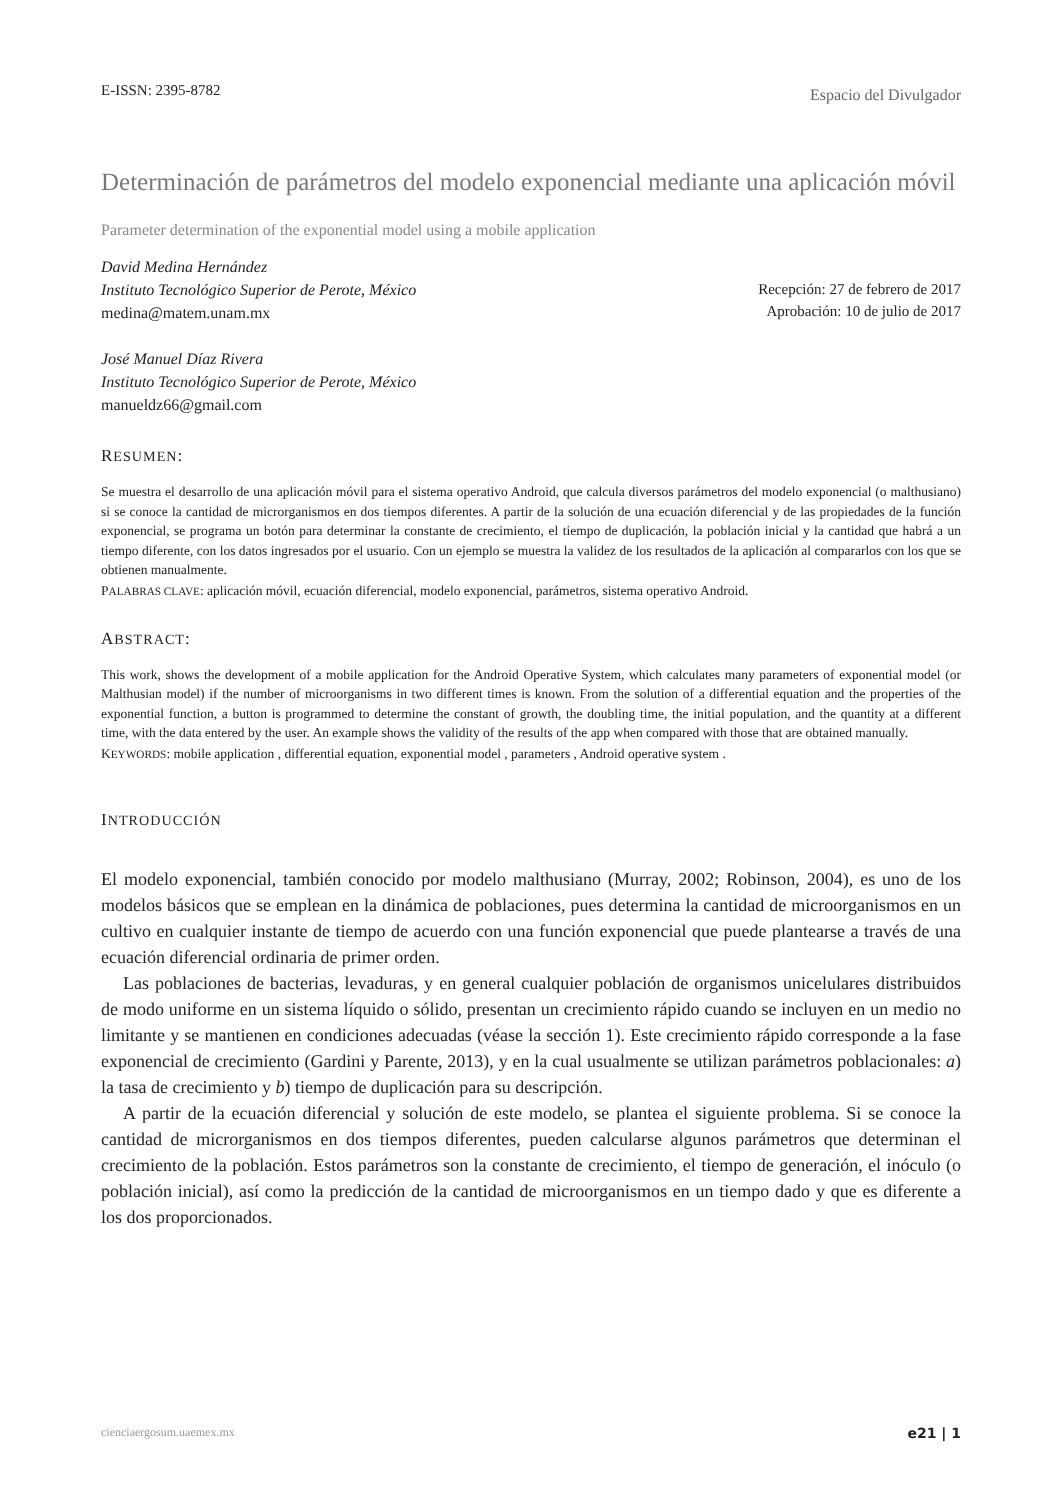E-ISSN: 2395-8782 Espacio del Divulgador
Determinación de parámetros del modelo exponencial mediante una aplicación móvil
Parameter determination of the exponential model using a mobile application
David Medina Hernández
Instituto Tecnológico Superior de Perote, México
medina@matem.unam.mx
José Manuel Díaz Rivera
Instituto Tecnológico Superior de Perote, México
manueldz66@gmail.com
Recepción: 27 de febrero de 2017
Aprobación: 10 de julio de 2017
RESUMEN:
Se muestra el desarrollo de una aplicación móvil para el sistema operativo Android, que calcula diversos parámetros del modelo exponencial (o malthusiano) si se conoce la cantidad de microrganismos en dos tiempos diferentes. A partir de la solución de una ecuación diferencial y de las propiedades de la función exponencial, se programa un botón para determinar la constante de crecimiento, el tiempo de duplicación, la población inicial y la cantidad que habrá a un tiempo diferente, con los datos ingresados por el usuario. Con un ejemplo se muestra la validez de los resultados de la aplicación al compararlos con los que se obtienen manualmente.
PALABRAS CLAVE: aplicación móvil, ecuación diferencial, modelo exponencial, parámetros, sistema operativo Android.
ABSTRACT:
This work, shows the development of a mobile application for the Android Operative System, which calculates many parameters of exponential model (or Malthusian model) if the number of microorganisms in two different times is known. From the solution of a differential equation and the properties of the exponential function, a button is programmed to determine the constant of growth, the doubling time, the initial population, and the quantity at a different time, with the data entered by the user. An example shows the validity of the results of the app when compared with those that are obtained manually.
KEYWORDS: mobile application , differential equation, exponential model , parameters , Android operative system .
INTRODUCCIÓN
El modelo exponencial, también conocido por modelo malthusiano (Murray, 2002; Robinson, 2004), es uno de los modelos básicos que se emplean en la dinámica de poblaciones, pues determina la cantidad de microorganismos en un cultivo en cualquier instante de tiempo de acuerdo con una función exponencial que puede plantearse a través de una ecuación diferencial ordinaria de primer orden.
Las poblaciones de bacterias, levaduras, y en general cualquier población de organismos unicelulares distribuidos de modo uniforme en un sistema líquido o sólido, presentan un crecimiento rápido cuando se incluyen en un medio no limitante y se mantienen en condiciones adecuadas (véase la sección 1). Este crecimiento rápido corresponde a la fase exponencial de crecimiento (Gardini y Parente, 2013), y en la cual usualmente se utilizan parámetros poblacionales: a) la tasa de crecimiento y b) tiempo de duplicación para su descripción.
A partir de la ecuación diferencial y solución de este modelo, se plantea el siguiente problema. Si se conoce la cantidad de microrganismos en dos tiempos diferentes, pueden calcularse algunos parámetros que determinan el crecimiento de la población. Estos parámetros son la constante de crecimiento, el tiempo de generación, el inóculo (o población inicial), así como la predicción de la cantidad de microorganismos en un tiempo dado y que es diferente a los dos proporcionados.
cienciaergosum.uaemex.mx e21 | 1